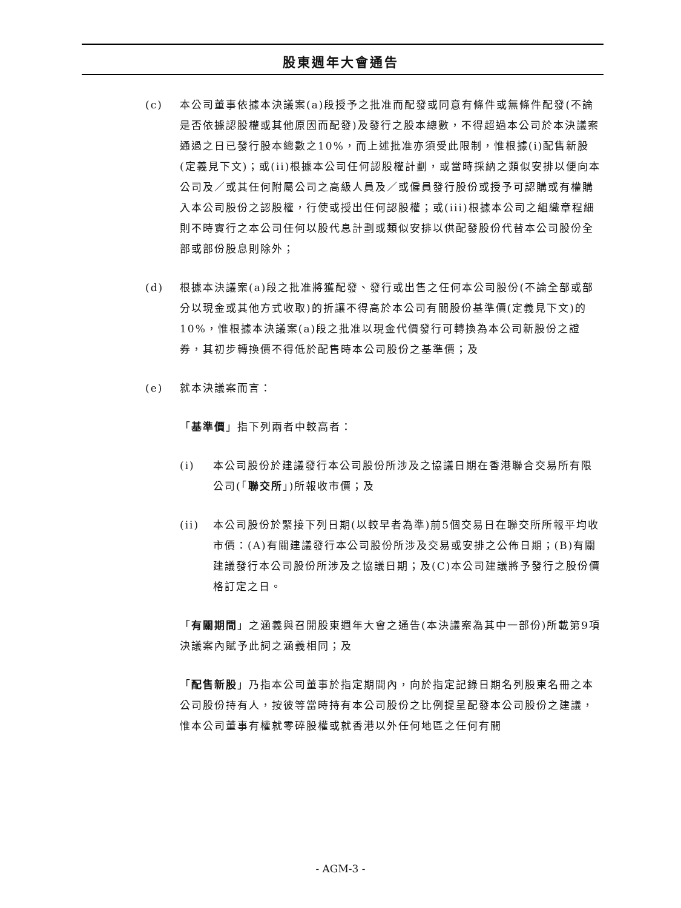股東週年大會通告
(c) 本公司董事依據本決議案(a)段授予之批准而配發或同意有條件或無條件配發(不論是否依據認股權或其他原因而配發)及發行之股本總數，不得超過本公司於本決議案通過之日已發行股本總數之10%，而上述批准亦須受此限制，惟根據(i)配售新股(定義見下文)；或(ii)根據本公司任何認股權計劃，或當時採納之類似安排以便向本公司及／或其任何附屬公司之高級人員及／或僱員發行股份或授予可認購或有權購入本公司股份之認股權，行使或授出任何認股權；或(iii)根據本公司之組織章程細則不時實行之本公司任何以股代息計劃或類似安排以供配發股份代替本公司股份全部或部份股息則除外；
(d) 根據本決議案(a)段之批准將獲配發、發行或出售之任何本公司股份(不論全部或部分以現金或其他方式收取)的折讓不得高於本公司有關股份基準價(定義見下文)的10%，惟根據本決議案(a)段之批准以現金代價發行可轉換為本公司新股份之證券，其初步轉換價不得低於配售時本公司股份之基準價；及
(e) 就本決議案而言：
「基準價」指下列兩者中較高者：
(i) 本公司股份於建議發行本公司股份所涉及之協議日期在香港聯合交易所有限公司(「聯交所」)所報收市價；及
(ii) 本公司股份於緊接下列日期(以較早者為準)前5個交易日在聯交所所報平均收市價：(A)有關建議發行本公司股份所涉及交易或安排之公佈日期；(B)有關建議發行本公司股份所涉及之協議日期；及(C)本公司建議將予發行之股份價格訂定之日。
「有關期間」之涵義與召開股東週年大會之通告(本決議案為其中一部份)所載第9項決議案內賦予此詞之涵義相同；及
「配售新股」乃指本公司董事於指定期間內，向於指定記錄日期名列股東名冊之本公司股份持有人，按彼等當時持有本公司股份之比例提呈配發本公司股份之建議，惟本公司董事有權就零碎股權或就香港以外任何地區之任何有關
- AGM-3 -